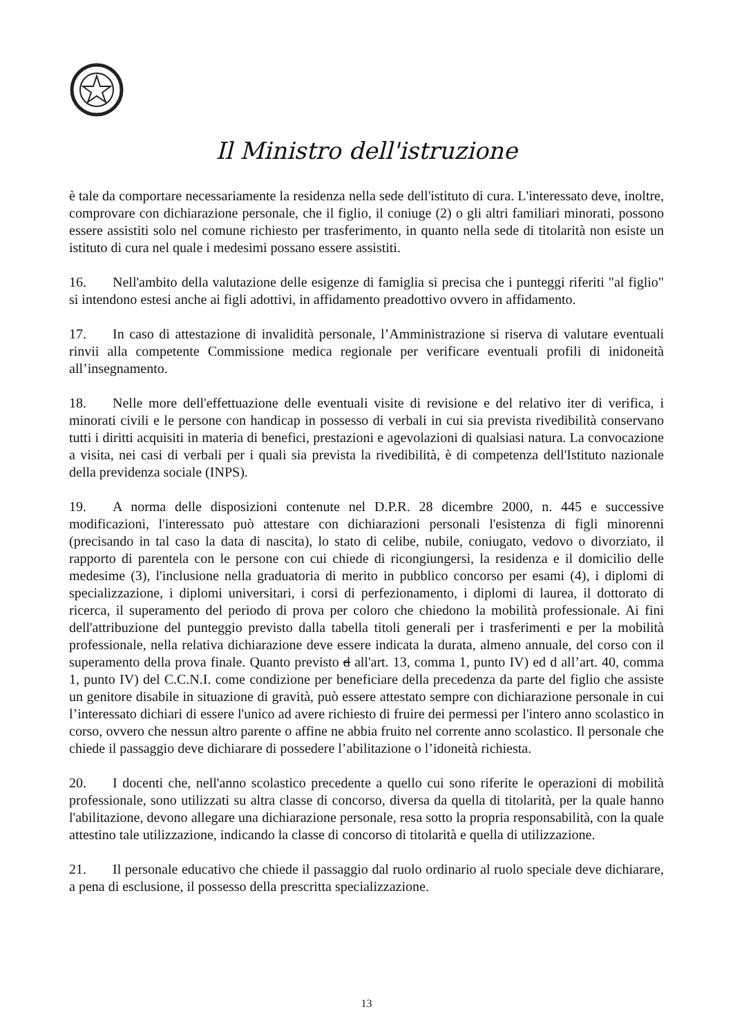Il Ministro dell'istruzione
è tale da comportare necessariamente la residenza nella sede dell'istituto di cura. L'interessato deve, inoltre, comprovare con dichiarazione personale, che il figlio, il coniuge (2) o gli altri familiari minorati, possono essere assistiti solo nel comune richiesto per trasferimento, in quanto nella sede di titolarità non esiste un istituto di cura nel quale i medesimi possano essere assistiti.
16. Nell'ambito della valutazione delle esigenze di famiglia si precisa che i punteggi riferiti "al figlio" si intendono estesi anche ai figli adottivi, in affidamento preadottivo ovvero in affidamento.
17. In caso di attestazione di invalidità personale, l’Amministrazione si riserva di valutare eventuali rinvii alla competente Commissione medica regionale per verificare eventuali profili di inidoneità all’insegnamento.
18. Nelle more dell'effettuazione delle eventuali visite di revisione e del relativo iter di verifica, i minorati civili e le persone con handicap in possesso di verbali in cui sia prevista rivedibilità conservano tutti i diritti acquisiti in materia di benefici, prestazioni e agevolazioni di qualsiasi natura. La convocazione a visita, nei casi di verbali per i quali sia prevista la rivedibilità, è di competenza dell'Istituto nazionale della previdenza sociale (INPS).
19. A norma delle disposizioni contenute nel D.P.R. 28 dicembre 2000, n. 445 e successive modificazioni, l'interessato può attestare con dichiarazioni personali l'esistenza di figli minorenni (precisando in tal caso la data di nascita), lo stato di celibe, nubile, coniugato, vedovo o divorziato, il rapporto di parentela con le persone con cui chiede di ricongiungersi, la residenza e il domicilio delle medesime (3), l'inclusione nella graduatoria di merito in pubblico concorso per esami (4), i diplomi di specializzazione, i diplomi universitari, i corsi di perfezionamento, i diplomi di laurea, il dottorato di ricerca, il superamento del periodo di prova per coloro che chiedono la mobilità professionale. Ai fini dell'attribuzione del punteggio previsto dalla tabella titoli generali per i trasferimenti e per la mobilità professionale, nella relativa dichiarazione deve essere indicata la durata, almeno annuale, del corso con il superamento della prova finale. Quanto previsto d all'art. 13, comma 1, punto IV) ed d all’art. 40, comma 1, punto IV) del C.C.N.I. come condizione per beneficiare della precedenza da parte del figlio che assiste un genitore disabile in situazione di gravità, può essere attestato sempre con dichiarazione personale in cui l’interessato dichiari di essere l'unico ad avere richiesto di fruire dei permessi per l'intero anno scolastico in corso, ovvero che nessun altro parente o affine ne abbia fruito nel corrente anno scolastico. Il personale che chiede il passaggio deve dichiarare di possedere l’abilitazione o l’idoneità richiesta.
20. I docenti che, nell'anno scolastico precedente a quello cui sono riferite le operazioni di mobilità professionale, sono utilizzati su altra classe di concorso, diversa da quella di titolarità, per la quale hanno l'abilitazione, devono allegare una dichiarazione personale, resa sotto la propria responsabilità, con la quale attestino tale utilizzazione, indicando la classe di concorso di titolarità e quella di utilizzazione.
21. Il personale educativo che chiede il passaggio dal ruolo ordinario al ruolo speciale deve dichiarare, a pena di esclusione, il possesso della prescritta specializzazione.
13